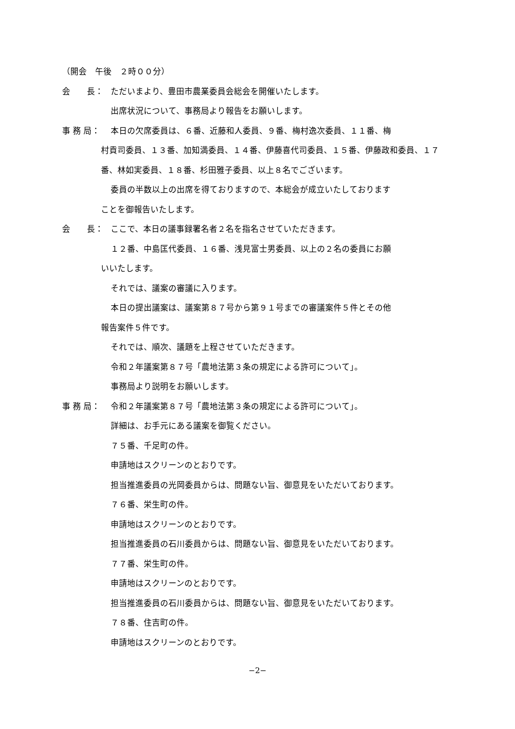（開会　午後　２時００分）
会　　長：
ただいまより、豊田市農業委員会総会を開催いたします。
出席状況について、事務局より報告をお願いします。
事 務 局：
本日の欠席委員は、６番、近藤和人委員、９番、梅村逸次委員、１１番、梅
村貢司委員、１３番、加知満委員、１４番、伊藤喜代司委員、１５番、伊藤政和委員、１７番、林如実委員、１８番、杉田雅子委員、以上８名でございます。
委員の半数以上の出席を得ておりますので、本総会が成立いたしております
ことを御報告いたします。
会　　長：
ここで、本日の議事録署名者２名を指名させていただきます。
１２番、中島匡代委員、１６番、浅見富士男委員、以上の２名の委員にお願
いいたします。
それでは、議案の審議に入ります。
本日の提出議案は、議案第８７号から第９１号までの審議案件５件とその他
報告案件５件です。
それでは、順次、議題を上程させていただきます。
令和２年議案第８７号「農地法第３条の規定による許可について」。
事務局より説明をお願いします。
事 務 局：
令和２年議案第８７号「農地法第３条の規定による許可について」。
詳細は、お手元にある議案を御覧ください。
７５番、千足町の件。
申請地はスクリーンのとおりです。
担当推進委員の光岡委員からは、問題ない旨、御意見をいただいております。
７６番、栄生町の件。
申請地はスクリーンのとおりです。
担当推進委員の石川委員からは、問題ない旨、御意見をいただいております。
７７番、栄生町の件。
申請地はスクリーンのとおりです。
担当推進委員の石川委員からは、問題ない旨、御意見をいただいております。
７８番、住吉町の件。
申請地はスクリーンのとおりです。
−2−